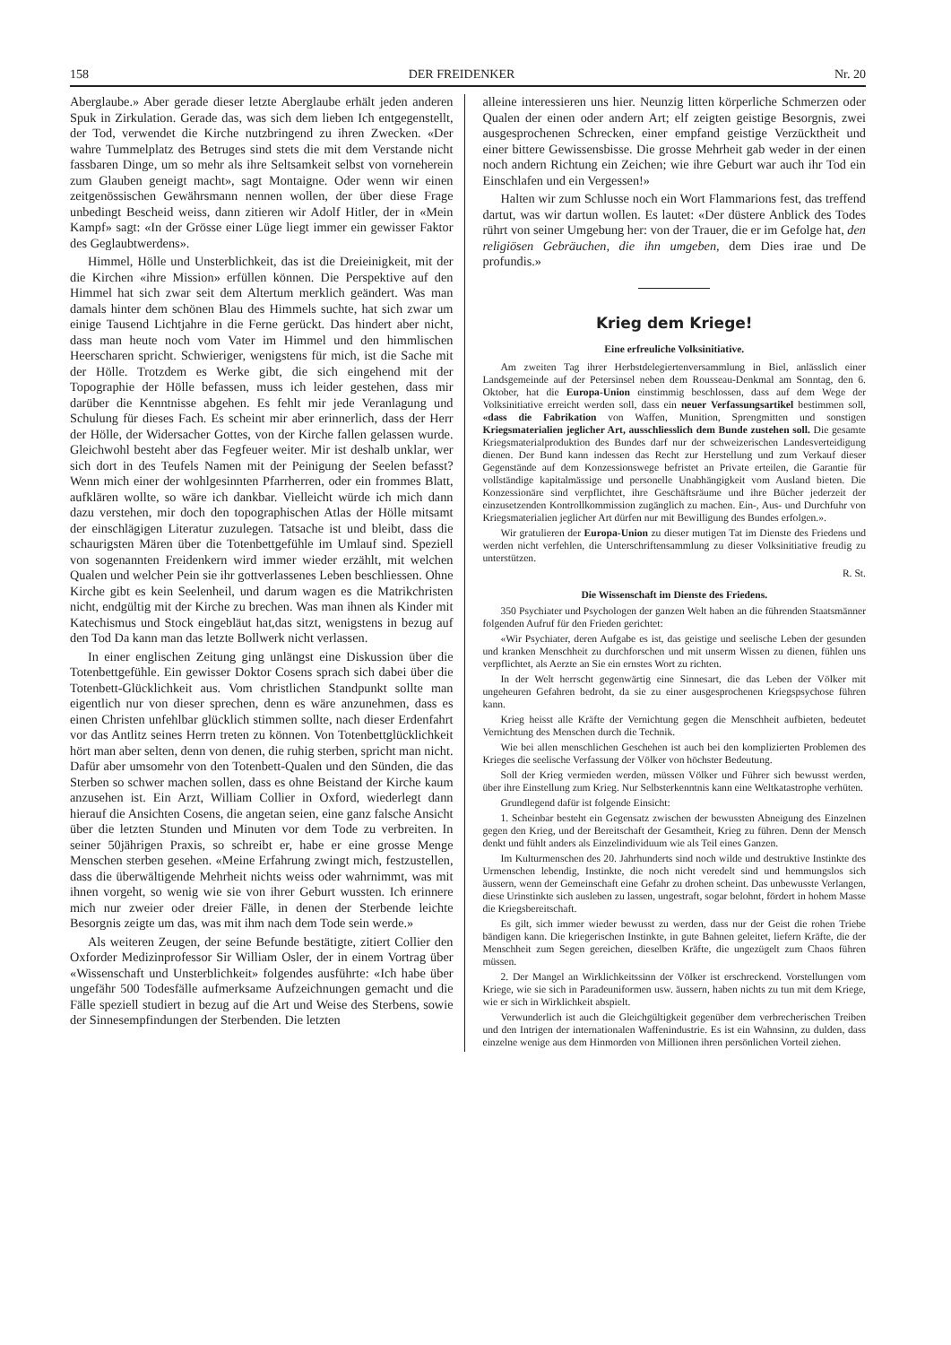158 DER FREIDENKER Nr. 20
Aberglaube.» Aber gerade dieser letzte Aberglaube erhält jeden anderen Spuk in Zirkulation. Gerade das, was sich dem lieben Ich entgegenstellt, der Tod, verwendet die Kirche nutzbringend zu ihren Zwecken. «Der wahre Tummelplatz des Betruges sind stets die mit dem Verstande nicht fassbaren Dinge, um so mehr als ihre Seltsamkeit selbst von vorneherein zum Glauben geneigt macht», sagt Montaigne. Oder wenn wir einen zeitgenössischen Gewährsmann nennen wollen, der über diese Frage unbedingt Bescheid weiss, dann zitieren wir Adolf Hitler, der in «Mein Kampf» sagt: «In der Grösse einer Lüge liegt immer ein gewisser Faktor des Geglaubtwerdens».
Himmel, Hölle und Unsterblichkeit, das ist die Dreieinigkeit, mit der die Kirchen «ihre Mission» erfüllen können. Die Perspektive auf den Himmel hat sich zwar seit dem Altertum merklich geändert. Was man damals hinter dem schönen Blau des Himmels suchte, hat sich zwar um einige Tausend Lichtjahre in die Ferne gerückt. Das hindert aber nicht, dass man heute noch vom Vater im Himmel und den himmlischen Heerscharen spricht. Schwieriger, wenigstens für mich, ist die Sache mit der Hölle. Trotzdem es Werke gibt, die sich eingehend mit der Topographie der Hölle befassen, muss ich leider gestehen, dass mir darüber die Kenntnisse abgehen. Es fehlt mir jede Veranlagung und Schulung für dieses Fach. Es scheint mir aber erinnerlich, dass der Herr der Hölle, der Widersacher Gottes, von der Kirche fallen gelassen wurde. Gleichwohl besteht aber das Fegfeuer weiter. Mir ist deshalb unklar, wer sich dort in des Teufels Namen mit der Peinigung der Seelen befasst? Wenn mich einer der wohlgesinnten Pfarrherren, oder ein frommes Blatt, aufklären wollte, so wäre ich dankbar. Vielleicht würde ich mich dann dazu verstehen, mir doch den topographischen Atlas der Hölle mitsamt der einschlägigen Literatur zuzulegen. Tatsache ist und bleibt, dass die schaurigsten Mären über die Totenbettgefühle im Umlauf sind. Speziell von sogenannten Freidenkern wird immer wieder erzählt, mit welchen Qualen und welcher Pein sie ihr gottverlassenes Leben beschliessen. Ohne Kirche gibt es kein Seelenheil, und darum wagen es die Matrikchristen nicht, endgültig mit der Kirche zu brechen. Was man ihnen als Kinder mit Katechismus und Stock eingebläut hat,das sitzt, wenigstens in bezug auf den Tod Da kann man das letzte Bollwerk nicht verlassen.
In einer englischen Zeitung ging unlängst eine Diskussion über die Totenbettgefühle. Ein gewisser Doktor Cosens sprach sich dabei über die Totenbett-Glücklichkeit aus. Vom christlichen Standpunkt sollte man eigentlich nur von dieser sprechen, denn es wäre anzunehmen, dass es einen Christen unfehlbar glücklich stimmen sollte, nach dieser Erdenfahrt vor das Antlitz seines Herrn treten zu können. Von Totenbettglücklichkeit hört man aber selten, denn von denen, die ruhig sterben, spricht man nicht. Dafür aber umsomehr von den Totenbett-Qualen und den Sünden, die das Sterben so schwer machen sollen, dass es ohne Beistand der Kirche kaum anzusehen ist. Ein Arzt, William Collier in Oxford, wiederlegt dann hierauf die Ansichten Cosens, die angetan seien, eine ganz falsche Ansicht über die letzten Stunden und Minuten vor dem Tode zu verbreiten. In seiner 50jährigen Praxis, so schreibt er, habe er eine grosse Menge Menschen sterben gesehen. «Meine Erfahrung zwingt mich, festzustellen, dass die überwältigende Mehrheit nichts weiss oder wahrnimmt, was mit ihnen vorgeht, so wenig wie sie von ihrer Geburt wussten. Ich erinnere mich nur zweier oder dreier Fälle, in denen der Sterbende leichte Besorgnis zeigte um das, was mit ihm nach dem Tode sein werde.»
Als weiteren Zeugen, der seine Befunde bestätigte, zitiert Collier den Oxforder Medizinprofessor Sir William Osler, der in einem Vortrag über «Wissenschaft und Unsterblichkeit» folgendes ausführte: «Ich habe über ungefähr 500 Todesfälle aufmerksame Aufzeichnungen gemacht und die Fälle speziell studiert in bezug auf die Art und Weise des Sterbens, sowie der Sinnesempfindungen der Sterbenden. Die letzten
alleine interessieren uns hier. Neunzig litten körperliche Schmerzen oder Qualen der einen oder andern Art; elf zeigten geistige Besorgnis, zwei ausgesprochenen Schrecken, einer empfand geistige Verzücktheit und einer bittere Gewissensbisse. Die grosse Mehrheit gab weder in der einen noch andern Richtung ein Zeichen; wie ihre Geburt war auch ihr Tod ein Einschlafen und ein Vergessen!»
Halten wir zum Schlusse noch ein Wort Flammarions fest, das treffend dartut, was wir dartun wollen. Es lautet: «Der düstere Anblick des Todes rührt von seiner Umgebung her: von der Trauer, die er im Gefolge hat, den religiösen Gebräuchen, die ihn umgeben, dem Dies irae und De profundis.»
Krieg dem Kriege!
Eine erfreuliche Volksinitiative.
Am zweiten Tag ihrer Herbstdelegiertenversammlung in Biel, anlässlich einer Landsgemeinde auf der Petersinsel neben dem Rousseau-Denkmal am Sonntag, den 6. Oktober, hat die Europa-Union einstimmig beschlossen, dass auf dem Wege der Volksinitiative erreicht werden soll, dass ein neuer Verfassungsartikel bestimmen soll, «dass die Fabrikation von Waffen, Munition, Sprengmitten und sonstigen Kriegsmaterialien jeglicher Art, ausschliesslich dem Bunde zustehen soll. Die gesamte Kriegsmaterialproduktion des Bundes darf nur der schweizerischen Landesverteidigung dienen. Der Bund kann indessen das Recht zur Herstellung und zum Verkauf dieser Gegenstände auf dem Konzessionswege befristet an Private erteilen, die Garantie für vollständige kapitalmässige und personelle Unabhängigkeit vom Ausland bieten. Die Konzessionäre sind verpflichtet, ihre Geschäftsräume und ihre Bücher jederzeit der einzusetzenden Kontrollkommission zugänglich zu machen. Ein-, Aus- und Durchfuhr von Kriegsmaterialien jeglicher Art dürfen nur mit Bewilligung des Bundes erfolgen.».
Wir gratulieren der Europa-Union zu dieser mutigen Tat im Dienste des Friedens und werden nicht verfehlen, die Unterschriftensammlung zu dieser Volksinitiative freudig zu unterstützen.
R. St.
Die Wissenschaft im Dienste des Friedens.
350 Psychiater und Psychologen der ganzen Welt haben an die führenden Staatsmänner folgenden Aufruf für den Frieden gerichtet:
«Wir Psychiater, deren Aufgabe es ist, das geistige und seelische Leben der gesunden und kranken Menschheit zu durchforschen und mit unserm Wissen zu dienen, fühlen uns verpflichtet, als Aerzte an Sie ein ernstes Wort zu richten.
In der Welt herrscht gegenwärtig eine Sinnesart, die das Leben der Völker mit ungeheuren Gefahren bedroht, da sie zu einer ausgesprochenen Kriegspsychose führen kann.
Krieg heisst alle Kräfte der Vernichtung gegen die Menschheit aufbieten, bedeutet Vernichtung des Menschen durch die Technik.
Wie bei allen menschlichen Geschehen ist auch bei den komplizierten Problemen des Krieges die seelische Verfassung der Völker von höchster Bedeutung.
Soll der Krieg vermieden werden, müssen Völker und Führer sich bewusst werden, über ihre Einstellung zum Krieg. Nur Selbsterkenntnis kann eine Weltkatastrophe verhüten.
Grundlegend dafür ist folgende Einsicht:
1. Scheinbar besteht ein Gegensatz zwischen der bewussten Abneigung des Einzelnen gegen den Krieg, und der Bereitschaft der Gesamtheit, Krieg zu führen. Denn der Mensch denkt und fühlt anders als Einzelindividuum wie als Teil eines Ganzen.
Im Kulturmenschen des 20. Jahrhunderts sind noch wilde und destruktive Instinkte des Urmenschen lebendig, Instinkte, die noch nicht veredelt sind und hemmungslos sich äussern, wenn der Gemeinschaft eine Gefahr zu drohen scheint. Das unbewusste Verlangen, diese Urinstinkte sich ausleben zu lassen, ungestraft, sogar belohnt, fördert in hohem Masse die Kriegsbereitschaft.
Es gilt, sich immer wieder bewusst zu werden, dass nur der Geist die rohen Triebe bändigen kann. Die kriegerischen Instinkte, in gute Bahnen geleitet, liefern Kräfte, die der Menschheit zum Segen gereichen, dieselben Kräfte, die ungezügelt zum Chaos führen müssen.
2. Der Mangel an Wirklichkeitssinn der Völker ist erschreckend. Vorstellungen vom Kriege, wie sie sich in Paradeuniformen usw. äussern, haben nichts zu tun mit dem Kriege, wie er sich in Wirklichkeit abspielt.
Verwunderlich ist auch die Gleichgültigkeit gegenüber dem verbrecherischen Treiben und den Intrigen der internationalen Waffenindustrie. Es ist ein Wahnsinn, zu dulden, dass einzelne wenige aus dem Hinmorden von Millionen ihren persönlichen Vorteil ziehen.